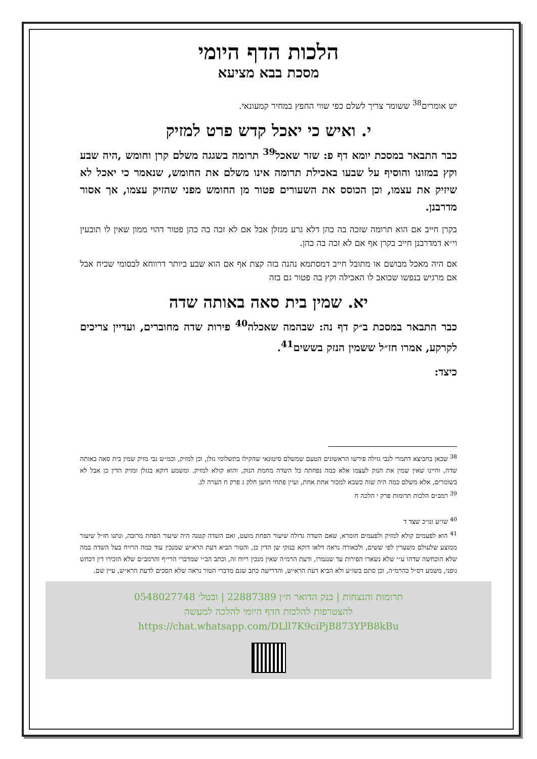הלכות הדף היומי
מסכת בבא מציעא
יש אומרים<sup>38</sup> ששומר צריך לשלם כפי שווי החפץ במחיר קמעונאי.
י. ואיש כי יאכל קדש פרט למזיק
כבר התבאר במסכת יומא דף פ: שזר שאכל<sup>39</sup> תרומה בשגגה משלם קרן וחומש ,היה שבע וקץ במזונו והוסיף על שבעו באכילת תרומה אינו משלם את החומש, שנאמר כי יאכל לא שיזיק את עצמו, וכן הכוסס את השעורים פטור מן החומש מפני שהזיק עצמו, אך אסור מדרבנן.
בקרן חייב אם הוא תרומה שזכה בה כהן דלא גרע מגזלן אבל אם לא זכה בה כהן פטור דהוי ממון שאין לו תובעין וי״א דמדרבנן חייב בקרן אף אם לא זכה בה כהן.
אם היה מאכל מבושם או מתובל חייב דמסתמא נהנה בזה קצת אף אם הוא שבע ביותר דרווחא לבסומי שכיח אבל אם מרגיש בנפשו שכואב לו האכילה וקץ בה פטור גם בזה
יא. שמין בית סאה באותה שדה
כבר התבאר במסכת ב״ק דף נה: שבהמה שאכלה<sup>40</sup> פירות שדה מחוברים, ועדיין צריכים לקרקע, אמרו חז״ל ששמין הנזק בששים<sup>41</sup>.
כיצד:
<sup>38</sup> שכאן בחביצא דתמרי לגבי גזילה פירשו הראשונים הטעם שמשלם סיטונאי שהקילו בתשלומי גזלן, וכן למזיק, וכמ״ש גבי מזיק שמין בית סאה באותה שדה, והיינו שאין שמין את הנזק לעצמו אלא כמה נפחתה כל השדה מחמת הנזק, והוא קולא למזיק. ומשמע דוקא בגזלן ומזיק הדין כן אבל לא בשומרים, אלא משלם כמה היה שוה כשבא למכור אחת אחת, ועיין פתחי חושן חלק ג פרק ח הערה לג.
<sup>39</sup> רמב״ם הלכות תרומות פרק י הלכה ח
<sup>40</sup> שו״ע ונו״כ שצד ד
<sup>41</sup> הוא לפעמים קולא למזיק ולפעמים חומרא, שאם השדה גדולה שיעור הפחת מועט, ואם השדה קטנה היה שיעור הפחת מרובה, ונתנו חז״ל שיעור ממוצע שלעולם משערין לפי ששים, ולכאורה נראה דלאו דוקא בנזקי שן הדין כן, והטור הביא דעת הרא״ש שמנכין עוד כמה הרויח בעל השדה במה שלא הוכחשה שדהו ע״י שלא נשארו הפירות עד שנגמרו, ודעת הרמ״ה שאין מנכין ריוח זה, וכתב הב״י שמדברי הרי״ף והרמב״ם שלא הזכירו דין דכחש גופני, משמע דס״ל כהרמ״ה, וכן סתם בשו״ע ולא הביא דעת הרא״ש, והדרישה כתב שגם מדברי הטור נראה שלא הסכים לדעת הרא״ש, עיין שם.
תרומות והנצחות | בנק הדואר ח״ן 22887389 | ובטל׳ 0548027748
להצטרפות להלכות הדף היומי להלכה למעשה
https://chat.whatsapp.com/DLll7K9ciPjB873YPB8kBu